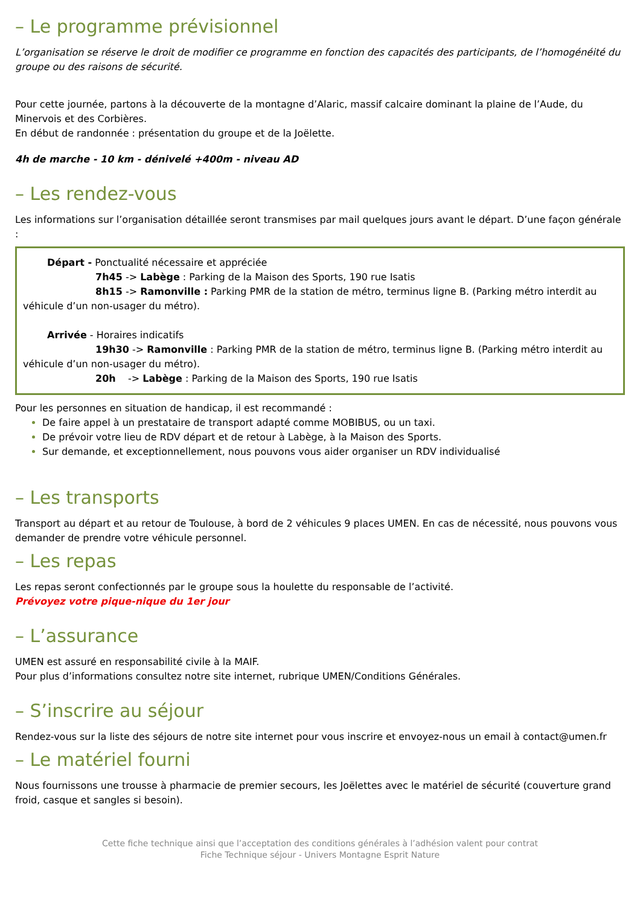– Le programme prévisionnel
L’organisation se réserve le droit de modifier ce programme en fonction des capacités des participants, de l’homogénéité du groupe ou des raisons de sécurité.
Pour cette journée, partons à la découverte de la montagne d’Alaric, massif calcaire dominant la plaine de l’Aude, du Minervois et des Corbières.
En début de randonnée : présentation du groupe et de la Joëlette.
4h de marche - 10 km - dénivelé +400m - niveau AD
– Les rendez-vous
Les informations sur l’organisation détaillée seront transmises par mail quelques jours avant le départ. D’une façon générale :
Départ - Ponctualité nécessaire et appréciée
7h45 -> Labège : Parking de la Maison des Sports, 190 rue Isatis
8h15 -> Ramonville : Parking PMR de la station de métro, terminus ligne B. (Parking métro interdit au véhicule d’un non-usager du métro).
Arrivée - Horaires indicatifs
19h30 -> Ramonville : Parking PMR de la station de métro, terminus ligne B. (Parking métro interdit au véhicule d’un non-usager du métro).
20h -> Labège : Parking de la Maison des Sports, 190 rue Isatis
Pour les personnes en situation de handicap, il est recommandé :
De faire appel à un prestataire de transport adapté comme MOBIBUS, ou un taxi.
De prévoir votre lieu de RDV départ et de retour à Labège, à la Maison des Sports.
Sur demande, et exceptionnellement, nous pouvons vous aider organiser un RDV individualisé
– Les transports
Transport au départ et au retour de Toulouse, à bord de 2 véhicules 9 places UMEN. En cas de nécessité, nous pouvons vous demander de prendre votre véhicule personnel.
– Les repas
Les repas seront confectionnés par le groupe sous la houlette du responsable de l’activité.
Prévoyez votre pique-nique du 1er jour
– L’assurance
UMEN est assuré en responsabilité civile à la MAIF.
Pour plus d’informations consultez notre site internet, rubrique UMEN/Conditions Générales.
– S’inscrire au séjour
Rendez-vous sur la liste des séjours de notre site internet pour vous inscrire et envoyez-nous un email à contact@umen.fr
– Le matériel fourni
Nous fournissons une trousse à pharmacie de premier secours, les Joëlettes avec le matériel de sécurité (couverture grand froid, casque et sangles si besoin).
Cette fiche technique ainsi que l’acceptation des conditions générales à l’adhésion valent pour contrat
Fiche Technique séjour - Univers Montagne Esprit Nature